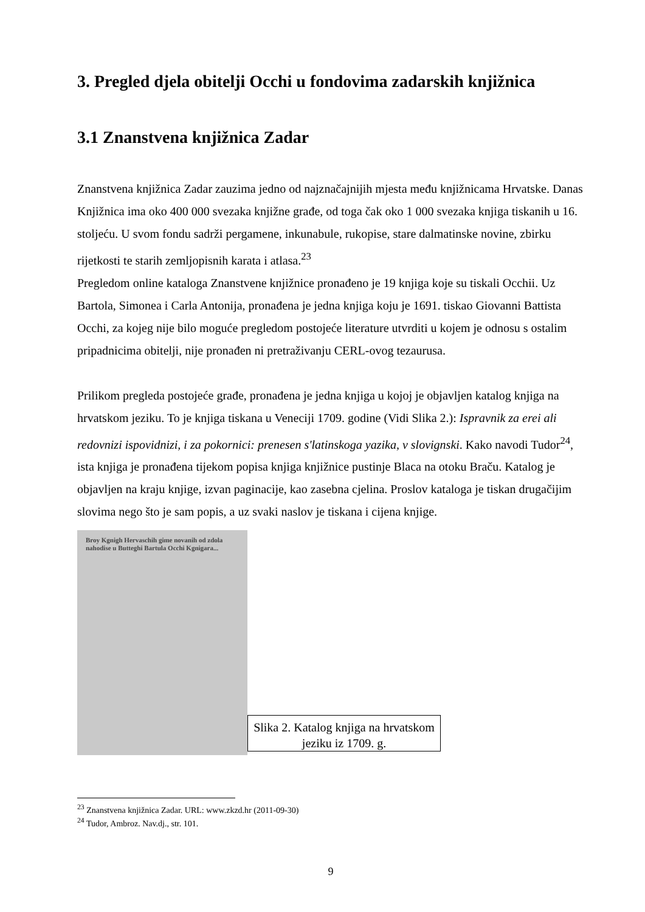3. Pregled djela obitelji Occhi u fondovima zadarskih knjižnica
3.1 Znanstvena knjižnica Zadar
Znanstvena knjižnica Zadar zauzima jedno od najznačajnijih mjesta među knjižnicama Hrvatske. Danas Knjižnica ima oko 400 000 svezaka knjižne građe, od toga čak oko 1 000 svezaka knjiga tiskanih u 16. stoljeću. U svom fondu sadrži pergamene, inkunabule, rukopise, stare dalmatinske novine, zbirku rijetkosti te starih zemljopisnih karata i atlasa.<sup>23</sup>
Pregledom online kataloga Znanstvene knjižnice pronađeno je 19 knjiga koje su tiskali Occhii. Uz Bartola, Simonea i Carla Antonija, pronađena je jedna knjiga koju je 1691. tiskao Giovanni Battista Occhi, za kojeg nije bilo moguće pregledom postojeće literature utvrditi u kojem je odnosu s ostalim pripadnicima obitelji, nije pronađen ni pretraživanju CERL-ovog tezaurusa.
Prilikom pregleda postojeće građe, pronađena je jedna knjiga u kojoj je objavljen katalog knjiga na hrvatskom jeziku. To je knjiga tiskana u Veneciji 1709. godine (Vidi Slika 2.): Ispravnik za erei ali redovnizi ispovidnizi, i za pokornici: prenesen s'latinskoga yazika, v slovignski. Kako navodi Tudor<sup>24</sup>, ista knjiga je pronađena tijekom popisa knjiga knjižnice pustinje Blaca na otoku Braču. Katalog je objavljen na kraju knjige, izvan paginacije, kao zasebna cjelina. Proslov kataloga je tiskan drugačijim slovima nego što je sam popis, a uz svaki naslov je tiskana i cijena knjige.
Broy Kgnigh Hervaschih gime novanih od zdola nahodise u Butteghi Bartula Occhi Kgnigara...
Slika 2. Katalog knjiga na hrvatskom jeziku iz 1709. g.
<sup>23</sup> Znanstvena knjižnica Zadar. URL: www.zkzd.hr (2011-09-30)
<sup>24</sup> Tudor, Ambroz. Nav.dj., str. 101.
9